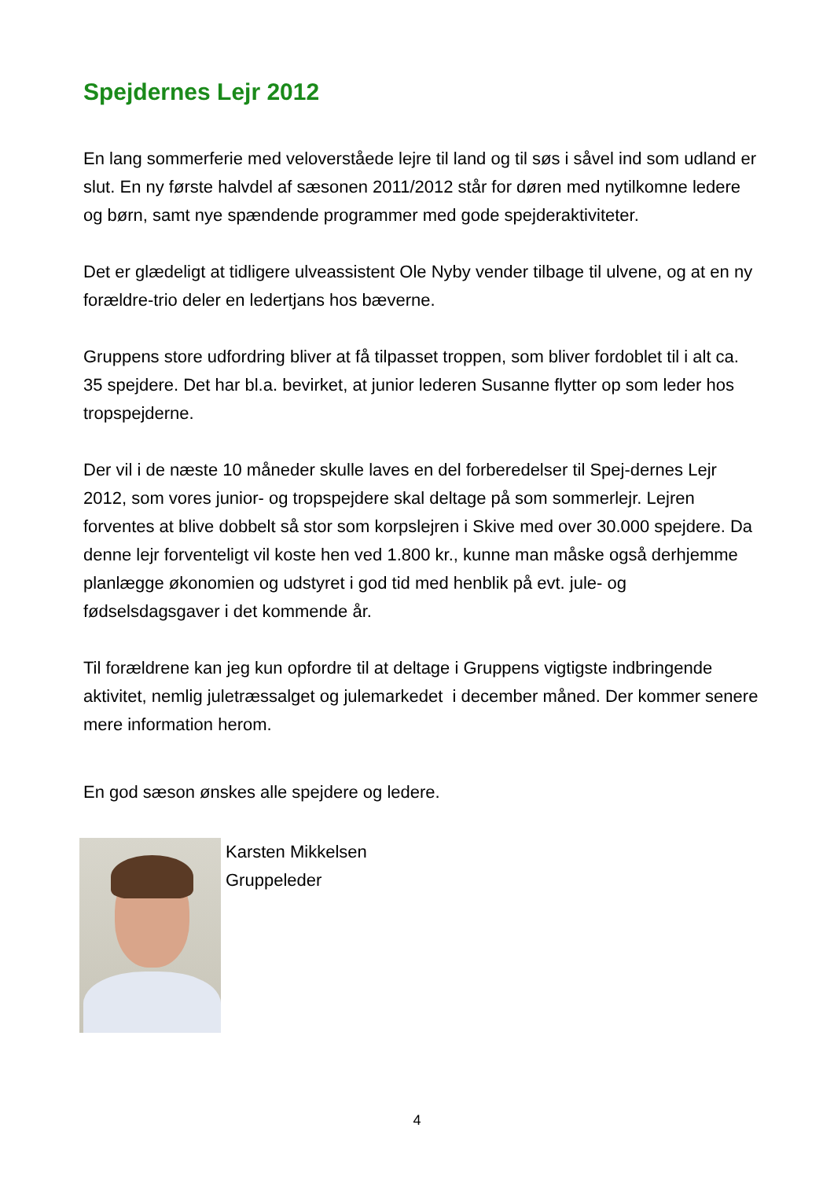Spejdernes Lejr 2012
En lang sommerferie med veloverståede lejre til land og til søs i såvel ind som udland er slut. En ny første halvdel af sæsonen 2011/2012 står for døren med nytilkomne ledere og børn, samt nye spændende programmer med gode spejderaktiviteter.
Det er glædeligt at tidligere ulveassistent Ole Nyby vender tilbage til ulvene, og at en ny forældre-trio deler en ledertjans hos bæverne.
Gruppens store udfordring bliver at få tilpasset troppen, som bliver fordoblet til i alt ca. 35 spejdere. Det har bl.a. bevirket, at junior lederen Susanne flytter op som leder hos tropspejderne.
Der vil i de næste 10 måneder skulle laves en del forberedelser til Spej-dernes Lejr 2012, som vores junior- og tropspejdere skal deltage på som sommerlejr. Lejren forventes at blive dobbelt så stor som korpslejren i Skive med over 30.000 spejdere. Da denne lejr forventeligt vil koste hen ved 1.800 kr., kunne man måske også derhjemme planlægge økonomien og udstyret i god tid med henblik på evt. jule- og fødselsdagsgaver i det kommende år.
Til forældrene kan jeg kun opfordre til at deltage i Gruppens vigtigste indbringende aktivitet, nemlig juletræssalget og julemarkedet i december måned. Der kommer senere mere information herom.
En god sæson ønskes alle spejdere og ledere.
Karsten Mikkelsen
Gruppeleder
4